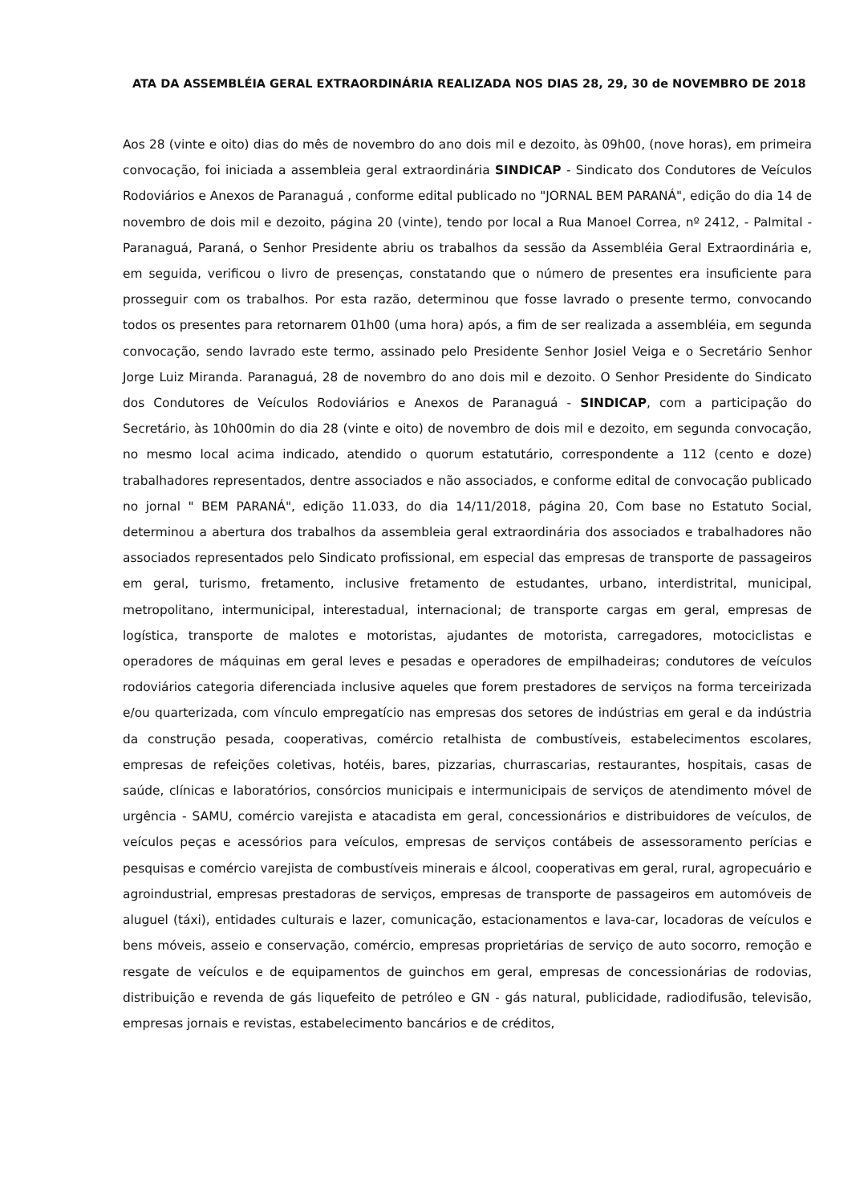ATA DA ASSEMBLÉIA GERAL EXTRAORDINÁRIA REALIZADA NOS DIAS 28, 29, 30 de NOVEMBRO DE 2018
Aos 28 (vinte e oito) dias do mês de novembro do ano dois mil e dezoito, às 09h00, (nove horas), em primeira convocação, foi iniciada a assembleia geral extraordinária SINDICAP - Sindicato dos Condutores de Veículos Rodoviários e Anexos de Paranaguá , conforme edital publicado no "JORNAL BEM PARANÁ", edição do dia 14 de novembro de dois mil e dezoito, página 20 (vinte), tendo por local a Rua Manoel Correa, nº 2412, - Palmital - Paranaguá, Paraná, o Senhor Presidente abriu os trabalhos da sessão da Assembléia Geral Extraordinária e, em seguida, verificou o livro de presenças, constatando que o número de presentes era insuficiente para prosseguir com os trabalhos. Por esta razão, determinou que fosse lavrado o presente termo, convocando todos os presentes para retornarem 01h00 (uma hora) após, a fim de ser realizada a assembléia, em segunda convocação, sendo lavrado este termo, assinado pelo Presidente Senhor Josiel Veiga e o Secretário Senhor Jorge Luiz Miranda. Paranaguá, 28 de novembro do ano dois mil e dezoito. O Senhor Presidente do Sindicato dos Condutores de Veículos Rodoviários e Anexos de Paranaguá - SINDICAP, com a participação do Secretário, às 10h00min do dia 28 (vinte e oito) de novembro de dois mil e dezoito, em segunda convocação, no mesmo local acima indicado, atendido o quorum estatutário, correspondente a 112 (cento e doze) trabalhadores representados, dentre associados e não associados, e conforme edital de convocação publicado no jornal " BEM PARANÁ", edição 11.033, do dia 14/11/2018, página 20, Com base no Estatuto Social, determinou a abertura dos trabalhos da assembleia geral extraordinária dos associados e trabalhadores não associados representados pelo Sindicato profissional, em especial das empresas de transporte de passageiros em geral, turismo, fretamento, inclusive fretamento de estudantes, urbano, interdistrital, municipal, metropolitano, intermunicipal, interestadual, internacional; de transporte cargas em geral, empresas de logística, transporte de malotes e motoristas, ajudantes de motorista, carregadores, motociclistas e operadores de máquinas em geral leves e pesadas e operadores de empilhadeiras; condutores de veículos rodoviários categoria diferenciada inclusive aqueles que forem prestadores de serviços na forma terceirizada e/ou quarterizada, com vínculo empregatício nas empresas dos setores de indústrias em geral e da indústria da construção pesada, cooperativas, comércio retalhista de combustíveis, estabelecimentos escolares, empresas de refeições coletivas, hotéis, bares, pizzarias, churrascarias, restaurantes, hospitais, casas de saúde, clínicas e laboratórios, consórcios municipais e intermunicipais de serviços de atendimento móvel de urgência - SAMU, comércio varejista e atacadista em geral, concessionários e distribuidores de veículos, de veículos peças e acessórios para veículos, empresas de serviços contábeis de assessoramento perícias e pesquisas e comércio varejista de combustíveis minerais e álcool, cooperativas em geral, rural, agropecuário e agroindustrial, empresas prestadoras de serviços, empresas de transporte de passageiros em automóveis de aluguel (táxi), entidades culturais e lazer, comunicação, estacionamentos e lava-car, locadoras de veículos e bens móveis, asseio e conservação, comércio, empresas proprietárias de serviço de auto socorro, remoção e resgate de veículos e de equipamentos de guinchos em geral, empresas de concessionárias de rodovias, distribuição e revenda de gás liquefeito de petróleo e GN - gás natural, publicidade, radiodifusão, televisão, empresas jornais e revistas, estabelecimento bancários e de créditos,